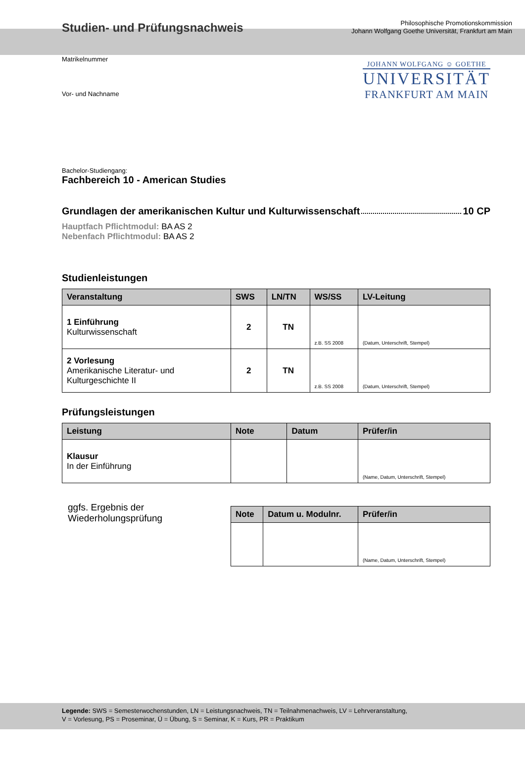Studien- und Prüfungsnachweis
Philosophische Promotionskommission
Johann Wolfgang Goethe Universität, Frankfurt am Main
JOHANN WOLFGANG ☺ GOETHE
UNIVERSITÄT
FRANKFURT AM MAIN
Matrikelnummer
Vor- und Nachname
Bachelor-Studiengang:
Fachbereich 10 - American Studies
Grundlagen der amerikanischen Kultur und Kulturwissenschaft 10 CP
Hauptfach Pflichtmodul: BA AS 2
Nebenfach Pflichtmodul: BA AS 2
Studienleistungen
| Veranstaltung | SWS | LN/TN | WS/SS | LV-Leitung |
| --- | --- | --- | --- | --- |
| 1 Einführung Kulturwissenschaft | 2 | TN | z.B. SS 2008 | (Datum, Unterschrift, Stempel) |
| 2 Vorlesung Amerikanische Literatur- und Kulturgeschichte II | 2 | TN | z.B. SS 2008 | (Datum, Unterschrift, Stempel) |
Prüfungsleistungen
| Leistung | Note | Datum | Prüfer/in |
| --- | --- | --- | --- |
| Klausur In der Einführung | | | (Name, Datum, Unterschrift, Stempel) |
ggfs. Ergebnis der
Wiederholungsprüfung
| Note | Datum u. Modulnr. | Prüfer/in |
| --- | --- | --- |
| | | (Name, Datum, Unterschrift, Stempel) |
Legende: SWS = Semesterwochenstunden, LN = Leistungsnachweis, TN = Teilnahmenachweis, LV = Lehrveranstaltung,
V = Vorlesung, PS = Proseminar, Ü = Übung, S = Seminar, K = Kurs, PR = Praktikum